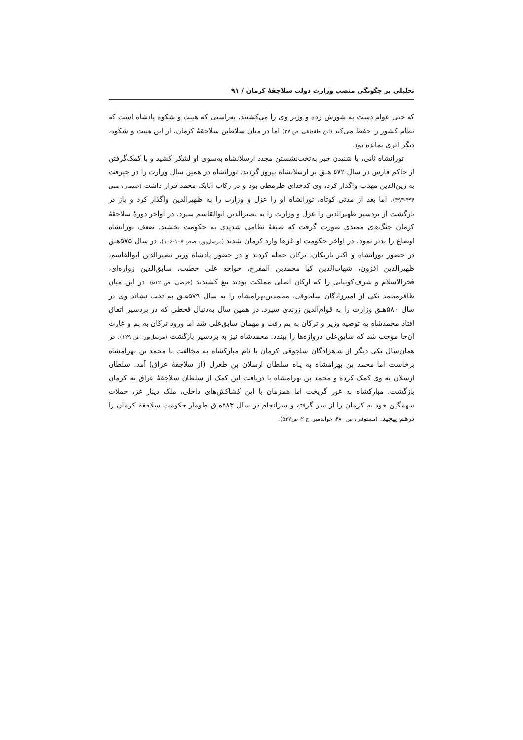تحلیلی بر چگونگی منصب وزارت دولت سلاجقهٔ کرمان / ۹۱
که حتی عوام دست به شورش زده و وزیر وی را می‌کشتند. به‌راستی که هیبت و شکوه پادشاه است که نظام کشور را حفظ می‌کند (ابن طقطقی، ص ۲۷) اما در میان سلاطین سلاجقهٔ کرمان، از این هیبت و شکوه، دیگر اثری نمانده بود.
تورانشاه ثانی، با شنیدن خبر به‌تخت‌نشستن مجدد ارسلانشاه به‌سوی او لشکر کشید و با کمک‌گرفتن از حاکم فارس در سال ۵۷۲ هـق بر ارسلانشاه پیروز گردید. تورانشاه در همین سال وزارت را در جیرفت به زین‌الدین مهذب واگذار کرد، وی کدخدای طرمطی بود و در رکاب اتابک محمد قرار داشت (خبیصی، صص ۴۹۴-۴۹۳). اما بعد از مدتی کوتاه، تورانشاه او را عزل و وزارت را به ظهیرالدین واگذار کرد و باز در بازگشت از بردسیر ظهیرالدین را عزل و وزارت را به نصیرالدین ابوالقاسم سپرد. در اواخر دورهٔ سلاجقهٔ کرمان جنگ‌های ممتدی صورت گرفت که صبغهٔ نظامی شدیدی به حکومت بخشید. ضعف تورانشاه اوضاع را بدتر نمود. در اواخر حکومت او غزها وارد کرمان شدند (مرسل‌پور، صص ۱۰۷-۱۰۶). در سال ۵۷۵هـق در حضور تورانشاه و اکثر تازیکان، ترکان حمله کردند و در حضور پادشاه وزیر نصیرالدین ابوالقاسم، ظهیرالدین افزون، شهاب‌الدین کیا محمدبن المفرح، خواجه علی خطیب، سابق‌الدین زواره‌ای، فخرالاسلام و شرف‌کوبنانی را که ارکان اصلی مملکت بودند تیغ کشیدند (خبیصی، ص ۵۱۲). در این میان ظافرمحمد یکی از امیرزادگان سلجوقی، محمدبن‌بهرامشاه را به سال ۵۷۹هـق به تخت نشاند وی در سال ۵۸۰هـق وزارت را به قوام‌الدین زرندی سپرد. در همین سال به‌دنبال قحطی که در بردسیر اتفاق افتاد محمدشاه به توصیه وزیر و ترکان به بم رفت و مهمان سابق‌علی شد اما ورود ترکان به بم و غارت آن‌جا موجب شد که سابق‌علی دروازه‌ها را ببندد. محمدشاه نیز به بردسیر بازگشت (مرسل‌پور، ص ۱۲۹). در همان‌سال یکی دیگر از شاهزادگان سلجوقی کرمان با نام مبارکشاه به مخالفت با محمد بن بهرامشاه برخاست اما محمد بن بهرامشاه به پناه سلطان ارسلان بن طغرل (از سلاجقهٔ عراق) آمد. سلطان ارسلان به وی کمک کرده و محمد بن بهرامشاه با دریافت این کمک از سلطان سلاجقهٔ عراق به کرمان بازگشت. مبارکشاه به غور گریخت اما همزمان با این کشاکش‌های داخلی، ملک دینار غز، حملات سهمگین خود به کرمان را از سر گرفته و سرانجام در سال ۵۸۳ه.ق طومار حکومت سلاجقهٔ کرمان را درهم پیچید. (مستوفی، ص ۴۸۰، خواندمیر، ج ۲، ص۵۳۷).